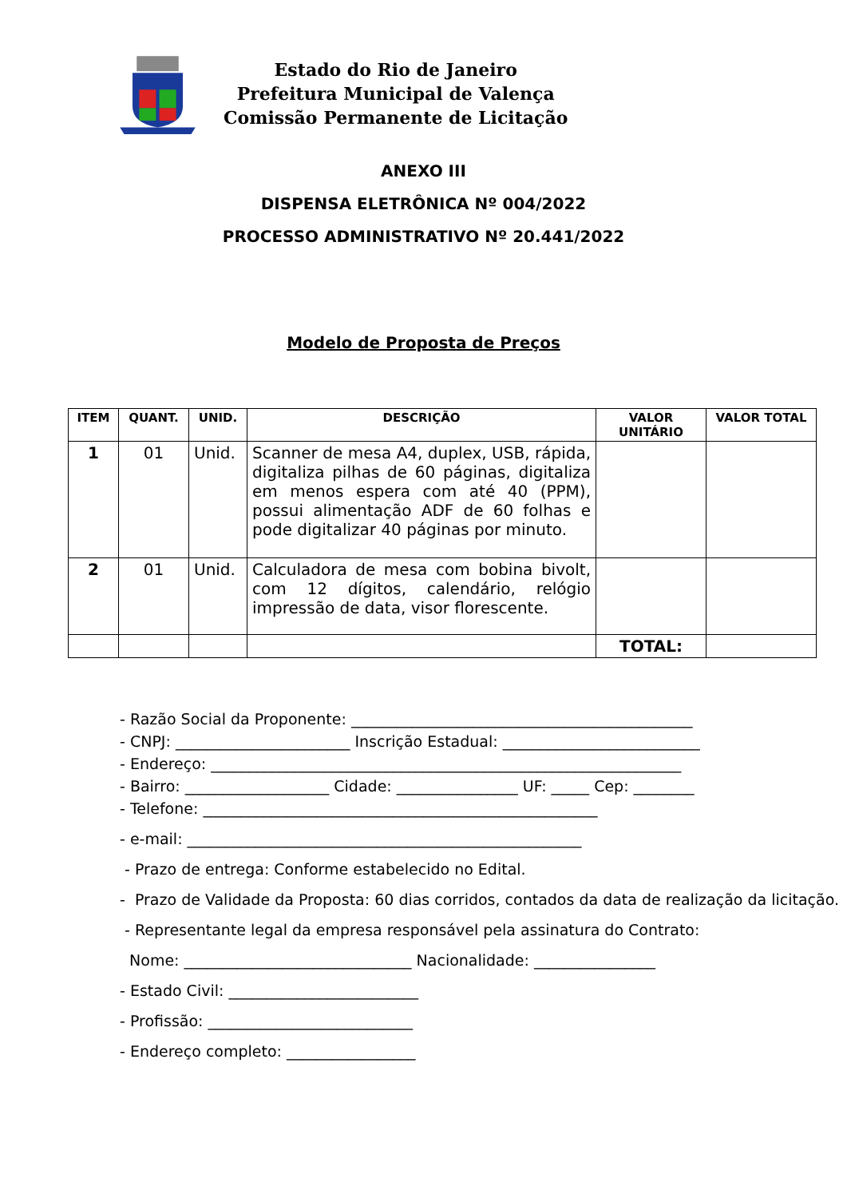Estado do Rio de Janeiro
Prefeitura Municipal de Valença
Comissão Permanente de Licitação
ANEXO III
DISPENSA ELETRÔNICA Nº 004/2022
PROCESSO ADMINISTRATIVO Nº 20.441/2022
Modelo de Proposta de Preços
| ITEM | QUANT. | UNID. | DESCRIÇÃO | VALOR UNITÁRIO | VALOR TOTAL |
| --- | --- | --- | --- | --- | --- |
| 1 | 01 | Unid. | Scanner de mesa A4, duplex, USB, rápida, digitaliza pilhas de 60 páginas, digitaliza em menos espera com até 40 (PPM), possui alimentação ADF de 60 folhas e pode digitalizar 40 páginas por minuto. | | |
| 2 | 01 | Unid. | Calculadora de mesa com bobina bivolt, com 12 dígitos, calendário, relógio impressão de data, visor florescente. | | |
| | | | | TOTAL: | |
- Razão Social da Proponente: _____________________________________________
- CNPJ: _______________________ Inscrição Estadual: __________________________
- Endereço: ______________________________________________________________
- Bairro: ___________________ Cidade: ________________ UF: _____ Cep: ________
- Telefone: ____________________________________________________
- e-mail: ____________________________________________________
- Prazo de entrega: Conforme estabelecido no Edital.
- Prazo de Validade da Proposta: 60 dias corridos, contados da data de realização da licitação.
- Representante legal da empresa responsável pela assinatura do Contrato:
Nome: ______________________________ Nacionalidade: ________________
- Estado Civil: _________________________
- Profissão: ___________________________
- Endereço completo: _________________